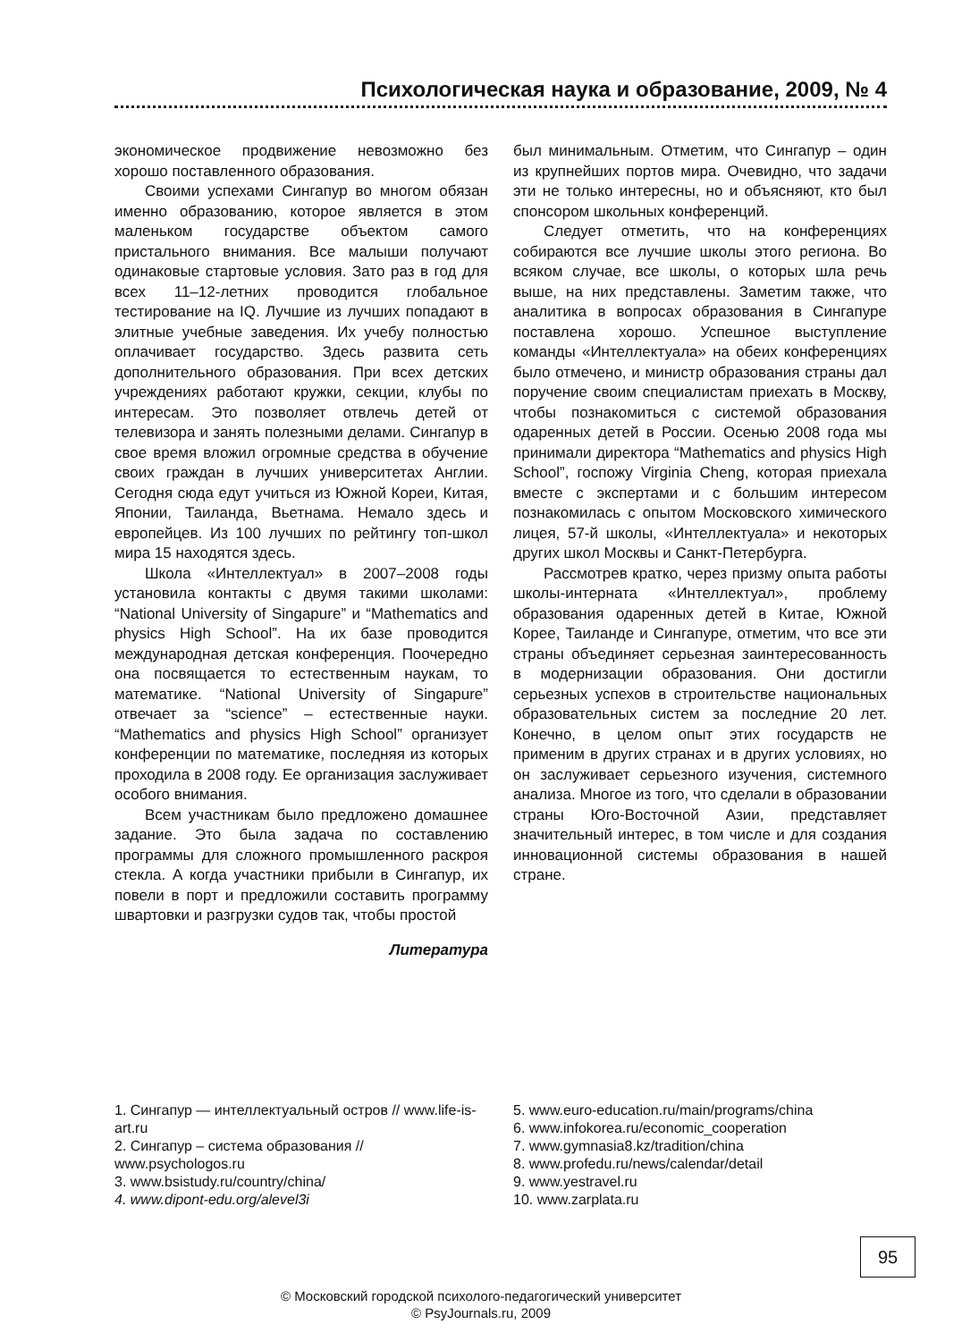Психологическая наука и образование, 2009, № 4
экономическое продвижение невозможно без хорошо поставленного образования.
Своими успехами Сингапур во многом обязан именно образованию, которое является в этом маленьком государстве объектом самого пристального внимания. Все малыши получают одинаковые стартовые условия. Зато раз в год для всех 11–12-летних проводится глобальное тестирование на IQ. Лучшие из лучших попадают в элитные учебные заведения. Их учебу полностью оплачивает государство. Здесь развита сеть дополнительного образования. При всех детских учреждениях работают кружки, секции, клубы по интересам. Это позволяет отвлечь детей от телевизора и занять полезными делами. Сингапур в свое время вложил огромные средства в обучение своих граждан в лучших университетах Англии. Сегодня сюда едут учиться из Южной Кореи, Китая, Японии, Таиланда, Вьетнама. Немало здесь и европейцев. Из 100 лучших по рейтингу топ-школ мира 15 находятся здесь.
Школа «Интеллектуал» в 2007–2008 годы установила контакты с двумя такими школами: “National University of Singapure” и “Mathematics and physics High School”. На их базе проводится международная детская конференция. Поочередно она посвящается то естественным наукам, то математике. “National University of Singapure” отвечает за “science” – естественные науки. “Mathematics and physics High School” организует конференции по математике, последняя из которых проходила в 2008 году. Ее организация заслуживает особого внимания.
Всем участникам было предложено домашнее задание. Это была задача по составлению программы для сложного промышленного раскроя стекла. А когда участники прибыли в Сингапур, их повели в порт и предложили составить программу швартовки и разгрузки судов так, чтобы простой
Литература
был минимальным. Отметим, что Сингапур – один из крупнейших портов мира. Очевидно, что задачи эти не только интересны, но и объясняют, кто был спонсором школьных конференций.
Следует отметить, что на конференциях собираются все лучшие школы этого региона. Во всяком случае, все школы, о которых шла речь выше, на них представлены. Заметим также, что аналитика в вопросах образования в Сингапуре поставлена хорошо. Успешное выступление команды «Интеллектуала» на обеих конференциях было отмечено, и министр образования страны дал поручение своим специалистам приехать в Москву, чтобы познакомиться с системой образования одаренных детей в России. Осенью 2008 года мы принимали директора “Mathematics and physics High School”, госпожу Virginia Cheng, которая приехала вместе с экспертами и с большим интересом познакомилась с опытом Московского химического лицея, 57-й школы, «Интеллектуала» и некоторых других школ Москвы и Санкт-Петербурга.
Рассмотрев кратко, через призму опыта работы школы-интерната «Интеллектуал», проблему образования одаренных детей в Китае, Южной Корее, Таиланде и Сингапуре, отметим, что все эти страны объединяет серьезная заинтересованность в модернизации образования. Они достигли серьезных успехов в строительстве национальных образовательных систем за последние 20 лет. Конечно, в целом опыт этих государств не применим в других странах и в других условиях, но он заслуживает серьезного изучения, системного анализа. Многое из того, что сделали в образовании страны Юго-Восточной Азии, представляет значительный интерес, в том числе и для создания инновационной системы образования в нашей стране.
1. Сингапур — интеллектуальный остров // www.life-is-art.ru
2. Сингапур – система образования // www.psychologos.ru
3. www.bsistudy.ru/country/china/
4. www.dipont-edu.org/alevel3i
5. www.euro-education.ru/main/programs/china
6. www.infokorea.ru/economic_cooperation
7. www.gymnasia8.kz/tradition/china
8. www.profedu.ru/news/calendar/detail
9. www.yestravel.ru
10. www.zarplata.ru
95
© Московский городской психолого-педагогический университет
© PsyJournals.ru, 2009